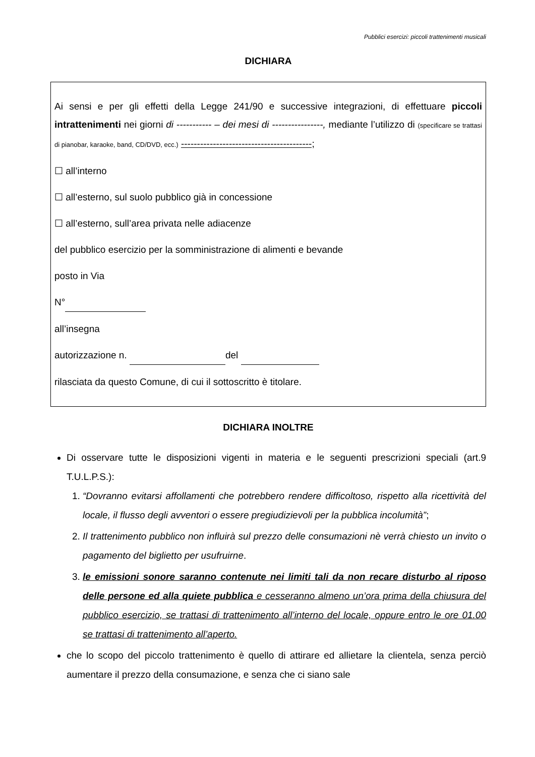Pubblici esercizi: piccoli trattenimenti musicali
DICHIARA
Ai sensi e per gli effetti della Legge 241/90 e successive integrazioni, di effettuare piccoli intrattenimenti nei giorni di ----------- – dei mesi di ----------------, mediante l’utilizzo di (specificare se trattasi di pianobar, karaoke, band, CD/DVD, ecc.) -----------------------------------------;
☐ all’interno
☐ all’esterno, sul suolo pubblico già in concessione
☐ all’esterno, sull’area privata nelle adiacenze
del pubblico esercizio per la somministrazione di alimenti e bevande
posto in Via
N°
all’insegna
autorizzazione n. del
rilasciata da questo Comune, di cui il sottoscritto è titolare.
DICHIARA INOLTRE
Di osservare tutte le disposizioni vigenti in materia e le seguenti prescrizioni speciali (art.9 T.U.L.P.S.):
1. “Dovranno evitarsi affollamenti che potrebbero rendere difficoltoso, rispetto alla ricettività del locale, il flusso degli avventori o essere pregiudizievoli per la pubblica incolumità”;
2. Il trattenimento pubblico non influirà sul prezzo delle consumazioni nè verrà chiesto un invito o pagamento del biglietto per usufruirne.
3. le emissioni sonore saranno contenute nei limiti tali da non recare disturbo al riposo delle persone ed alla quiete pubblica e cesseranno almeno un’ora prima della chiusura del pubblico esercizio, se trattasi di trattenimento all’interno del locale, oppure entro le ore 01.00 se trattasi di trattenimento all’aperto.
che lo scopo del piccolo trattenimento è quello di attirare ed allietare la clientela, senza perciò aumentare il prezzo della consumazione, e senza che ci siano sale